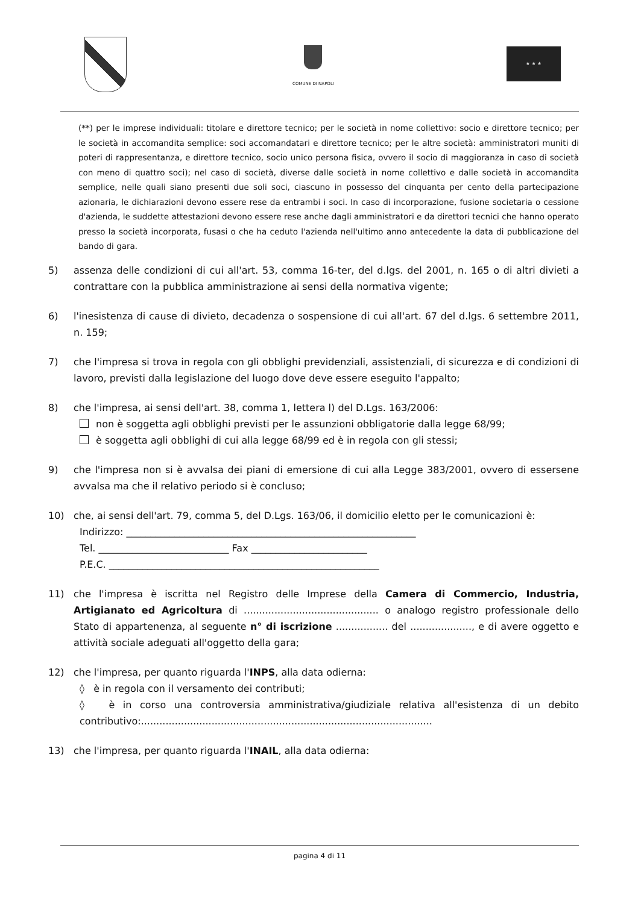COMUNE DI NAPOLI ★ ★ ★
(**) per le imprese individuali: titolare e direttore tecnico; per le società in nome collettivo: socio e direttore tecnico; per le società in accomandita semplice: soci accomandatari e direttore tecnico; per le altre società: amministratori muniti di poteri di rappresentanza, e direttore tecnico, socio unico persona fisica, ovvero il socio di maggioranza in caso di società con meno di quattro soci); nel caso di società, diverse dalle società in nome collettivo e dalle società in accomandita semplice, nelle quali siano presenti due soli soci, ciascuno in possesso del cinquanta per cento della partecipazione azionaria, le dichiarazioni devono essere rese da entrambi i soci. In caso di incorporazione, fusione societaria o cessione d'azienda, le suddette attestazioni devono essere rese anche dagli amministratori e da direttori tecnici che hanno operato presso la società incorporata, fusasi o che ha ceduto l'azienda nell'ultimo anno antecedente la data di pubblicazione del bando di gara.
5) assenza delle condizioni di cui all'art. 53, comma 16-ter, del d.lgs. del 2001, n. 165 o di altri divieti a contrattare con la pubblica amministrazione ai sensi della normativa vigente;
6) l'inesistenza di cause di divieto, decadenza o sospensione di cui all'art. 67 del d.lgs. 6 settembre 2011, n. 159;
7) che l'impresa si trova in regola con gli obblighi previdenziali, assistenziali, di sicurezza e di condizioni di lavoro, previsti dalla legislazione del luogo dove deve essere eseguito l'appalto;
8) che l'impresa, ai sensi dell'art. 38, comma 1, lettera l) del D.Lgs. 163/2006:
non è soggetta agli obblighi previsti per le assunzioni obbligatorie dalla legge 68/99;
è soggetta agli obblighi di cui alla legge 68/99 ed è in regola con gli stessi;
9) che l'impresa non si è avvalsa dei piani di emersione di cui alla Legge 383/2001, ovvero di essersene avvalsa ma che il relativo periodo si è concluso;
10) che, ai sensi dell'art. 79, comma 5, del D.Lgs. 163/06, il domicilio eletto per le comunicazioni è:
Indirizzo: ____________________________________________________________
Tel. ___________________________ Fax ________________________
P.E.C. ________________________________________________________
11) che l'impresa è iscritta nel Registro delle Imprese della Camera di Commercio, Industria, Artigianato ed Agricoltura di ............................................ o analogo registro professionale dello Stato di appartenenza, al seguente n° di iscrizione ................. del ...................., e di avere oggetto e attività sociale adeguati all'oggetto della gara;
12) che l'impresa, per quanto riguarda l'INPS, alla data odierna:
◊ è in regola con il versamento dei contributi;
◊ è in corso una controversia amministrativa/giudiziale relativa all'esistenza di un debito contributivo:...............................................................................................
13) che l'impresa, per quanto riguarda l'INAIL, alla data odierna:
pagina 4 di 11